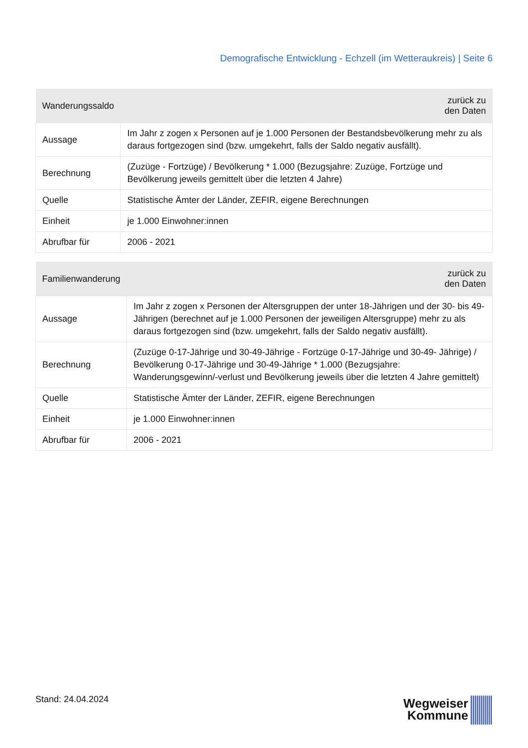Demografische Entwicklung - Echzell (im Wetteraukreis) | Seite 6
| Wanderungssaldo | zurück zu den Daten |
| --- | --- |
| Aussage | Im Jahr z zogen x Personen auf je 1.000 Personen der Bestandsbevölkerung mehr zu als daraus fortgezogen sind (bzw. umgekehrt, falls der Saldo negativ ausfällt). |
| Berechnung | (Zuzüge - Fortzüge) / Bevölkerung * 1.000 (Bezugsjahre: Zuzüge, Fortzüge und Bevölkerung jeweils gemittelt über die letzten 4 Jahre) |
| Quelle | Statistische Ämter der Länder, ZEFIR, eigene Berechnungen |
| Einheit | je 1.000 Einwohner:innen |
| Abrufbar für | 2006 - 2021 |
| Familienwanderung | zurück zu den Daten |
| --- | --- |
| Aussage | Im Jahr z zogen x Personen der Altersgruppen der unter 18-Jährigen und der 30- bis 49-Jährigen (berechnet auf je 1.000 Personen der jeweiligen Altersgruppe) mehr zu als daraus fortgezogen sind (bzw. umgekehrt, falls der Saldo negativ ausfällt). |
| Berechnung | (Zuzüge 0-17-Jährige und 30-49-Jährige - Fortzüge 0-17-Jährige und 30-49- Jährige) / Bevölkerung 0-17-Jährige und 30-49-Jährige * 1.000 (Bezugsjahre: Wanderungsgewinn/-verlust und Bevölkerung jeweils über die letzten 4 Jahre gemittelt) |
| Quelle | Statistische Ämter der Länder, ZEFIR, eigene Berechnungen |
| Einheit | je 1.000 Einwohner:innen |
| Abrufbar für | 2006 - 2021 |
Stand: 24.04.2024
Wegweiser
Kommune